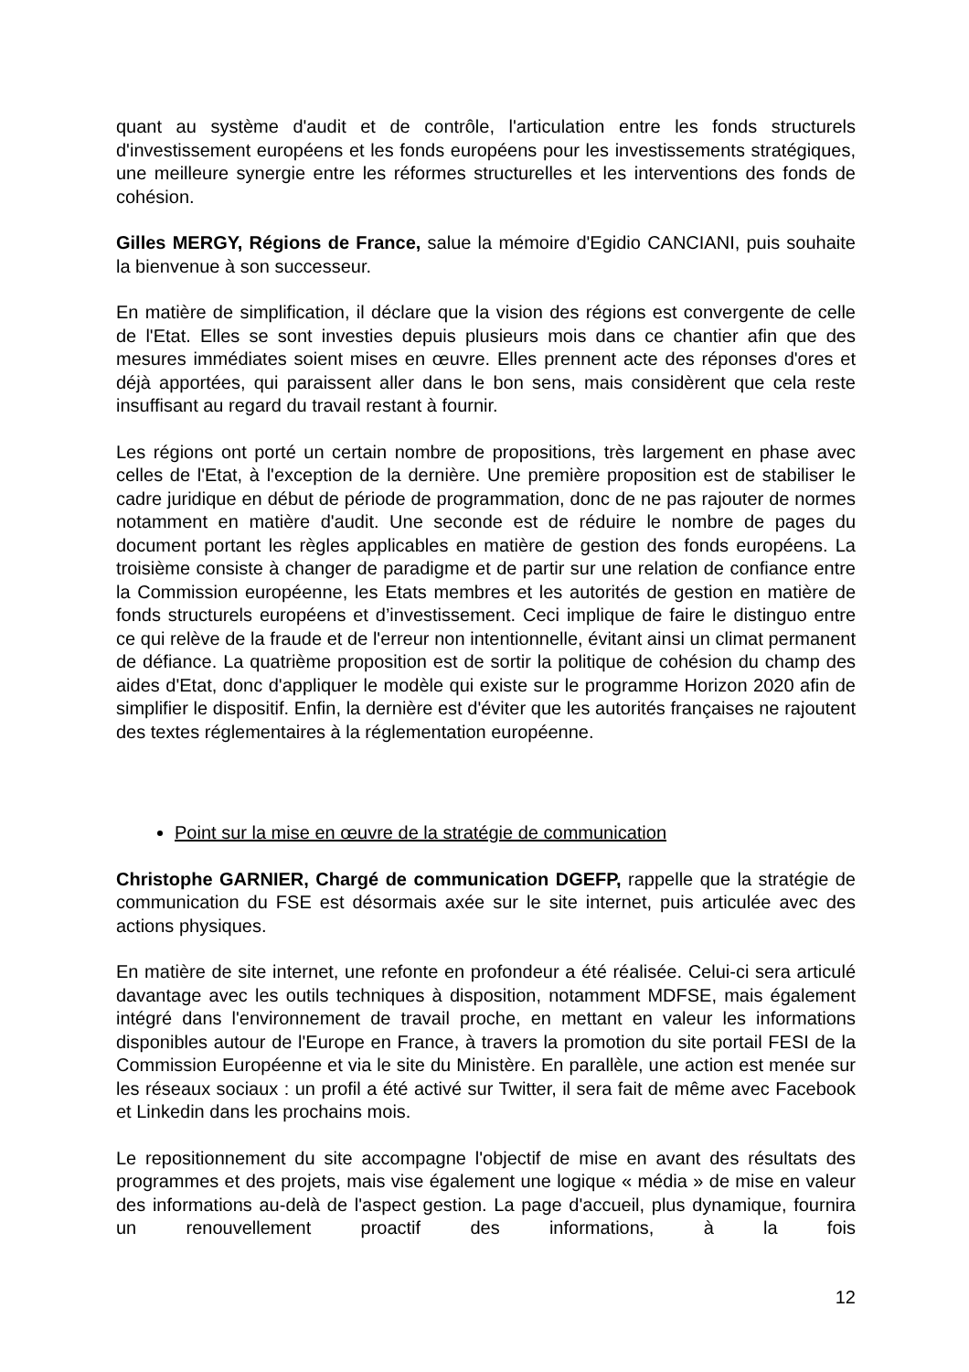quant au système d'audit et de contrôle, l'articulation entre les fonds structurels d'investissement européens et les fonds européens pour les investissements stratégiques, une meilleure synergie entre les réformes structurelles et les interventions des fonds de cohésion.
Gilles MERGY, Régions de France, salue la mémoire d'Egidio CANCIANI, puis souhaite la bienvenue à son successeur.
En matière de simplification, il déclare que la vision des régions est convergente de celle de l'Etat. Elles se sont investies depuis plusieurs mois dans ce chantier afin que des mesures immédiates soient mises en œuvre. Elles prennent acte des réponses d'ores et déjà apportées, qui paraissent aller dans le bon sens, mais considèrent que cela reste insuffisant au regard du travail restant à fournir.
Les régions ont porté un certain nombre de propositions, très largement en phase avec celles de l'Etat, à l'exception de la dernière. Une première proposition est de stabiliser le cadre juridique en début de période de programmation, donc de ne pas rajouter de normes notamment en matière d'audit. Une seconde est de réduire le nombre de pages du document portant les règles applicables en matière de gestion des fonds européens. La troisième consiste à changer de paradigme et de partir sur une relation de confiance entre la Commission européenne, les Etats membres et les autorités de gestion en matière de fonds structurels européens et d’investissement. Ceci implique de faire le distinguo entre ce qui relève de la fraude et de l'erreur non intentionnelle, évitant ainsi un climat permanent de défiance. La quatrième proposition est de sortir la politique de cohésion du champ des aides d'Etat, donc d'appliquer le modèle qui existe sur le programme Horizon 2020 afin de simplifier le dispositif. Enfin, la dernière est d'éviter que les autorités françaises ne rajoutent des textes réglementaires à la réglementation européenne.
Point sur la mise en œuvre de la stratégie de communication
Christophe GARNIER, Chargé de communication DGEFP, rappelle que la stratégie de communication du FSE est désormais axée sur le site internet, puis articulée avec des actions physiques.
En matière de site internet, une refonte en profondeur a été réalisée. Celui-ci sera articulé davantage avec les outils techniques à disposition, notamment MDFSE, mais également intégré dans l'environnement de travail proche, en mettant en valeur les informations disponibles autour de l'Europe en France, à travers la promotion du site portail FESI de la Commission Européenne et via le site du Ministère. En parallèle, une action est menée sur les réseaux sociaux : un profil a été activé sur Twitter, il sera fait de même avec Facebook et Linkedin dans les prochains mois.
Le repositionnement du site accompagne l'objectif de mise en avant des résultats des programmes et des projets, mais vise également une logique « média » de mise en valeur des informations au-delà de l'aspect gestion. La page d'accueil, plus dynamique, fournira un renouvellement proactif des informations, à la fois
12